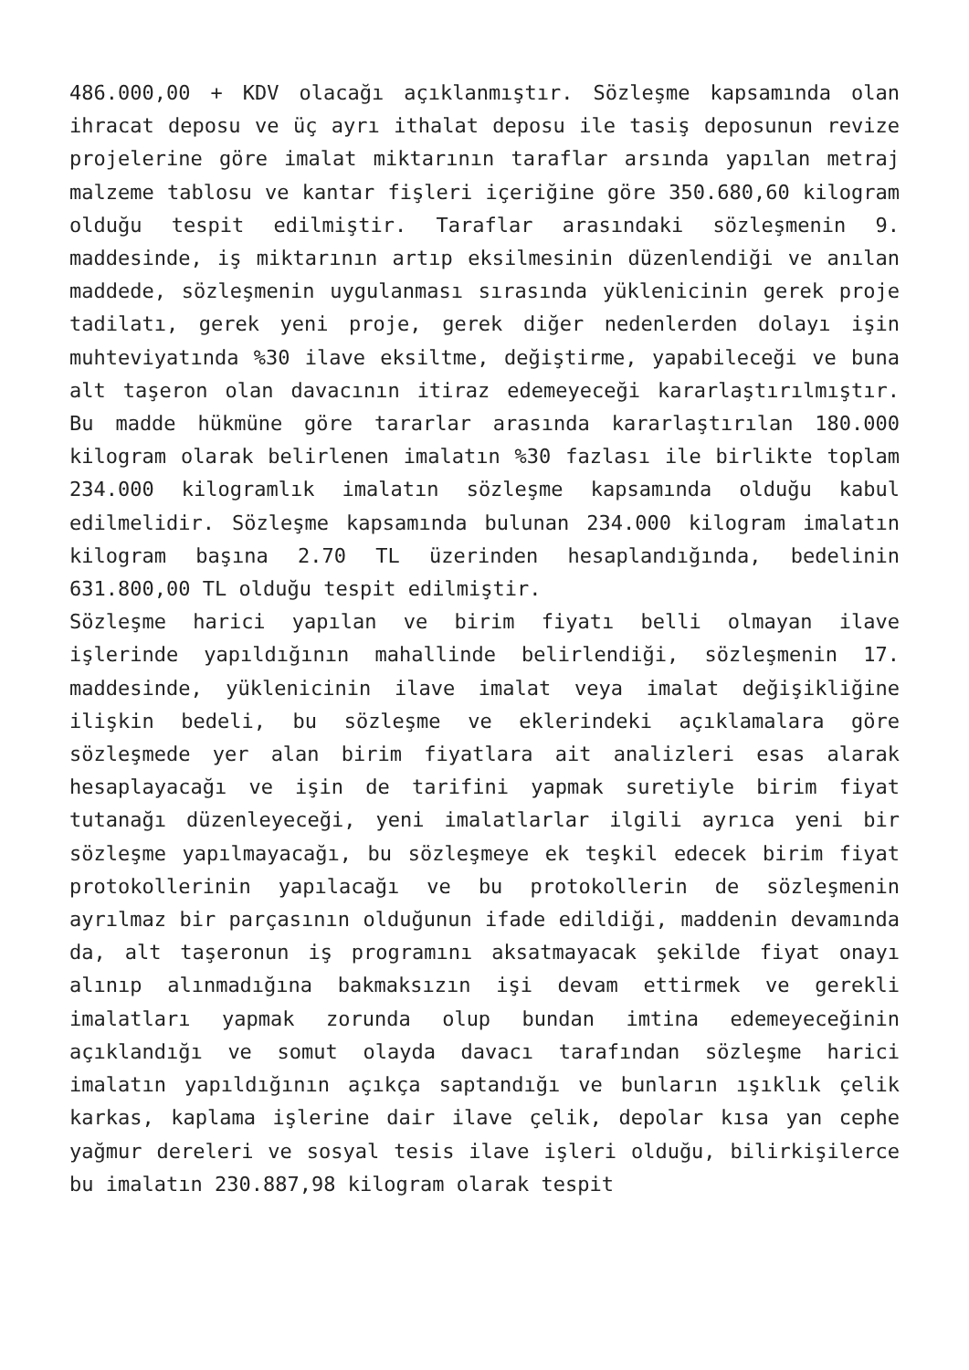486.000,00 + KDV olacağı açıklanmıştır. Sözleşme kapsamında olan ihracat deposu ve üç ayrı ithalat deposu ile tasiş deposunun revize projelerine göre imalat miktarının taraflar arsında yapılan metraj malzeme tablosu ve kantar fişleri içeriğine göre 350.680,60 kilogram olduğu tespit edilmiştir. Taraflar arasındaki sözleşmenin 9. maddesinde, iş miktarının artıp eksilmesinin düzenlendiği ve anılan maddede, sözleşmenin uygulanması sırasında yüklenicinin gerek proje tadilatı, gerek yeni proje, gerek diğer nedenlerden dolayı işin muhteviyatında %30 ilave eksiltme, değiştirme, yapabileceği ve buna alt taşeron olan davacının itiraz edemeyeceği kararlaştırılmıştır. Bu madde hükmüne göre tararlar arasında kararlaştırılan 180.000 kilogram olarak belirlenen imalatın %30 fazlası ile birlikte toplam 234.000 kilogramlık imalatın sözleşme kapsamında olduğu kabul edilmelidir. Sözleşme kapsamında bulunan 234.000 kilogram imalatın kilogram başına 2.70 TL üzerinden hesaplandığında, bedelinin 631.800,00 TL olduğu tespit edilmiştir.
Sözleşme harici yapılan ve birim fiyatı belli olmayan ilave işlerinde yapıldığının mahallinde belirlendiği, sözleşmenin 17. maddesinde, yüklenicinin ilave imalat veya imalat değişikliğine ilişkin bedeli, bu sözleşme ve eklerindeki açıklamalara göre sözleşmede yer alan birim fiyatlara ait analizleri esas alarak hesaplayacağı ve işin de tarifini yapmak suretiyle birim fiyat tutanağı düzenleyeceği, yeni imalatlarlar ilgili ayrıca yeni bir sözleşme yapılmayacağı, bu sözleşmeye ek teşkil edecek birim fiyat protokollerinin yapılacağı ve bu protokollerin de sözleşmenin ayrılmaz bir parçasının olduğunun ifade edildiği, maddenin devamında da, alt taşeronun iş programını aksatmayacak şekilde fiyat onayı alınıp alınmadığına bakmaksızın işi devam ettirmek ve gerekli imalatları yapmak zorunda olup bundan imtina edemeyeceğinin açıklandığı ve somut olayda davacı tarafından sözleşme harici imalatın yapıldığının açıkça saptandığı ve bunların ışıklık çelik karkas, kaplama işlerine dair ilave çelik, depolar kısa yan cephe yağmur dereleri ve sosyal tesis ilave işleri olduğu, bilirkişilerce bu imalatın 230.887,98 kilogram olarak tespit